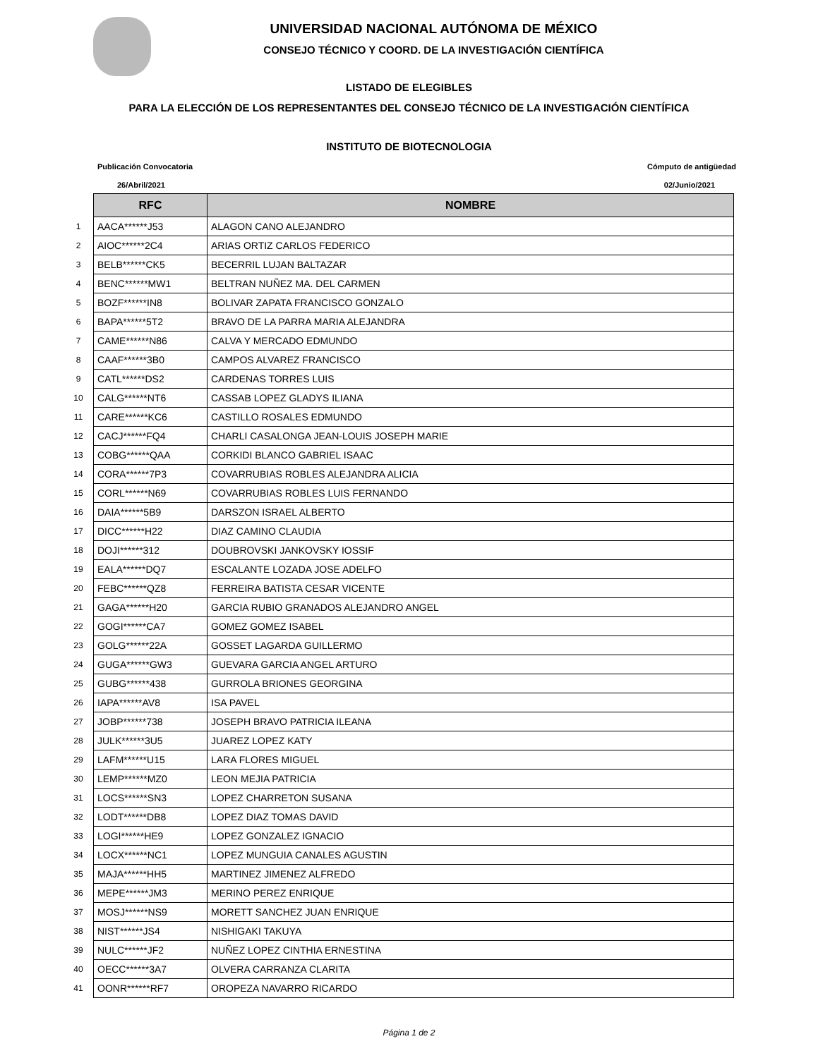UNIVERSIDAD NACIONAL AUTÓNOMA DE MÉXICO
CONSEJO TÉCNICO Y COORD. DE LA INVESTIGACIÓN CIENTÍFICA
LISTADO DE ELEGIBLES
PARA LA ELECCIÓN DE LOS REPRESENTANTES DEL CONSEJO TÉCNICO DE LA INVESTIGACIÓN CIENTÍFICA
INSTITUTO DE BIOTECNOLOGIA
Publicación Convocatoria Cómputo de antigüedad
26/Abril/2021 02/Junio/2021
| | RFC | NOMBRE |
| 1 | AACA******J53 | ALAGON CANO ALEJANDRO |
| 2 | AIOC******2C4 | ARIAS ORTIZ CARLOS FEDERICO |
| 3 | BELB******CK5 | BECERRIL LUJAN BALTAZAR |
| 4 | BENC******MW1 | BELTRAN NUÑEZ MA. DEL CARMEN |
| 5 | BOZF******IN8 | BOLIVAR ZAPATA FRANCISCO GONZALO |
| 6 | BAPA******5T2 | BRAVO DE LA PARRA MARIA ALEJANDRA |
| 7 | CAME******N86 | CALVA Y MERCADO EDMUNDO |
| 8 | CAAF******3B0 | CAMPOS ALVAREZ FRANCISCO |
| 9 | CATL******DS2 | CARDENAS TORRES LUIS |
| 10 | CALG******NT6 | CASSAB LOPEZ GLADYS ILIANA |
| 11 | CARE******KC6 | CASTILLO ROSALES EDMUNDO |
| 12 | CACJ******FQ4 | CHARLI CASALONGA JEAN-LOUIS JOSEPH MARIE |
| 13 | COBG******QAA | CORKIDI BLANCO GABRIEL ISAAC |
| 14 | CORA******7P3 | COVARRUBIAS ROBLES ALEJANDRA ALICIA |
| 15 | CORL******N69 | COVARRUBIAS ROBLES LUIS FERNANDO |
| 16 | DAIA******5B9 | DARSZON ISRAEL ALBERTO |
| 17 | DICC******H22 | DIAZ CAMINO CLAUDIA |
| 18 | DOJI******312 | DOUBROVSKI JANKOVSKY IOSSIF |
| 19 | EALA******DQ7 | ESCALANTE LOZADA JOSE ADELFO |
| 20 | FEBC******QZ8 | FERREIRA BATISTA CESAR VICENTE |
| 21 | GAGA******H20 | GARCIA RUBIO GRANADOS ALEJANDRO ANGEL |
| 22 | GOGI******CA7 | GOMEZ GOMEZ ISABEL |
| 23 | GOLG******22A | GOSSET LAGARDA GUILLERMO |
| 24 | GUGA******GW3 | GUEVARA GARCIA ANGEL ARTURO |
| 25 | GUBG******438 | GURROLA BRIONES GEORGINA |
| 26 | IAPA******AV8 | ISA PAVEL |
| 27 | JOBP******738 | JOSEPH BRAVO PATRICIA ILEANA |
| 28 | JULK******3U5 | JUAREZ LOPEZ KATY |
| 29 | LAFM******U15 | LARA FLORES MIGUEL |
| 30 | LEMP******MZ0 | LEON MEJIA PATRICIA |
| 31 | LOCS******SN3 | LOPEZ CHARRETON SUSANA |
| 32 | LODT******DB8 | LOPEZ DIAZ TOMAS DAVID |
| 33 | LOGI******HE9 | LOPEZ GONZALEZ IGNACIO |
| 34 | LOCX******NC1 | LOPEZ MUNGUIA CANALES AGUSTIN |
| 35 | MAJA******HH5 | MARTINEZ JIMENEZ ALFREDO |
| 36 | MEPE******JM3 | MERINO PEREZ ENRIQUE |
| 37 | MOSJ******NS9 | MORETT SANCHEZ JUAN ENRIQUE |
| 38 | NIST******JS4 | NISHIGAKI TAKUYA |
| 39 | NULC******JF2 | NUÑEZ LOPEZ CINTHIA ERNESTINA |
| 40 | OECC******3A7 | OLVERA CARRANZA CLARITA |
| 41 | OONR******RF7 | OROPEZA NAVARRO RICARDO |
Página 1 de 2